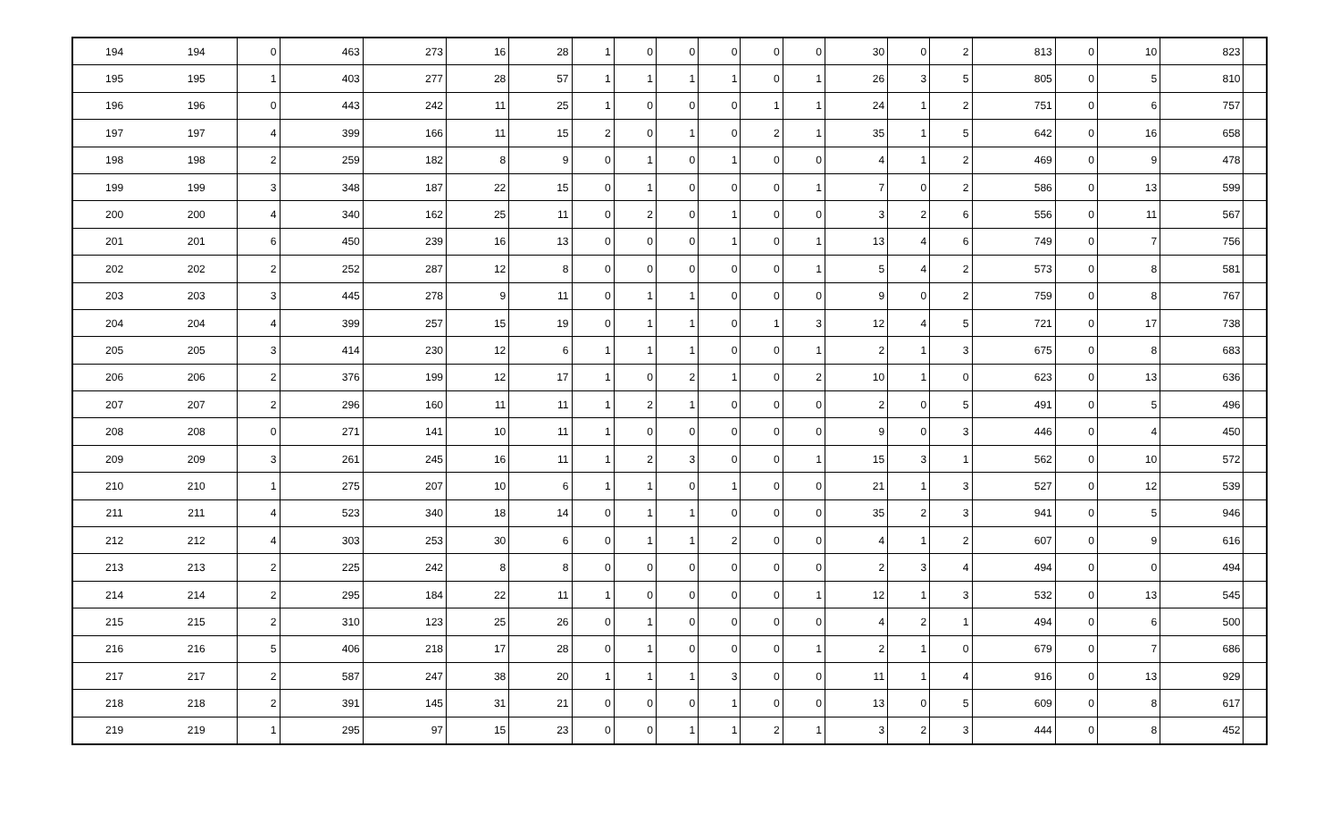| 194 | 194 | 0 | 463 | 273 | 16 | 28 | 1 | 0 | 0 | 0 | 0 | 0 | 30 | 0 | 2 | 813 | 0 | 10 | 823 | |
| 195 | 195 | 1 | 403 | 277 | 28 | 57 | 1 | 1 | 1 | 1 | 0 | 1 | 26 | 3 | 5 | 805 | 0 | 5 | 810 | |
| 196 | 196 | 0 | 443 | 242 | 11 | 25 | 1 | 0 | 0 | 0 | 1 | 1 | 24 | 1 | 2 | 751 | 0 | 6 | 757 | |
| 197 | 197 | 4 | 399 | 166 | 11 | 15 | 2 | 0 | 1 | 0 | 2 | 1 | 35 | 1 | 5 | 642 | 0 | 16 | 658 | |
| 198 | 198 | 2 | 259 | 182 | 8 | 9 | 0 | 1 | 0 | 1 | 0 | 0 | 4 | 1 | 2 | 469 | 0 | 9 | 478 | |
| 199 | 199 | 3 | 348 | 187 | 22 | 15 | 0 | 1 | 0 | 0 | 0 | 1 | 7 | 0 | 2 | 586 | 0 | 13 | 599 | |
| 200 | 200 | 4 | 340 | 162 | 25 | 11 | 0 | 2 | 0 | 1 | 0 | 0 | 3 | 2 | 6 | 556 | 0 | 11 | 567 | |
| 201 | 201 | 6 | 450 | 239 | 16 | 13 | 0 | 0 | 0 | 1 | 0 | 1 | 13 | 4 | 6 | 749 | 0 | 7 | 756 | |
| 202 | 202 | 2 | 252 | 287 | 12 | 8 | 0 | 0 | 0 | 0 | 0 | 1 | 5 | 4 | 2 | 573 | 0 | 8 | 581 | |
| 203 | 203 | 3 | 445 | 278 | 9 | 11 | 0 | 1 | 1 | 0 | 0 | 0 | 9 | 0 | 2 | 759 | 0 | 8 | 767 | |
| 204 | 204 | 4 | 399 | 257 | 15 | 19 | 0 | 1 | 1 | 0 | 1 | 3 | 12 | 4 | 5 | 721 | 0 | 17 | 738 | |
| 205 | 205 | 3 | 414 | 230 | 12 | 6 | 1 | 1 | 1 | 0 | 0 | 1 | 2 | 1 | 3 | 675 | 0 | 8 | 683 | |
| 206 | 206 | 2 | 376 | 199 | 12 | 17 | 1 | 0 | 2 | 1 | 0 | 2 | 10 | 1 | 0 | 623 | 0 | 13 | 636 | |
| 207 | 207 | 2 | 296 | 160 | 11 | 11 | 1 | 2 | 1 | 0 | 0 | 0 | 2 | 0 | 5 | 491 | 0 | 5 | 496 | |
| 208 | 208 | 0 | 271 | 141 | 10 | 11 | 1 | 0 | 0 | 0 | 0 | 0 | 9 | 0 | 3 | 446 | 0 | 4 | 450 | |
| 209 | 209 | 3 | 261 | 245 | 16 | 11 | 1 | 2 | 3 | 0 | 0 | 1 | 15 | 3 | 1 | 562 | 0 | 10 | 572 | |
| 210 | 210 | 1 | 275 | 207 | 10 | 6 | 1 | 1 | 0 | 1 | 0 | 0 | 21 | 1 | 3 | 527 | 0 | 12 | 539 | |
| 211 | 211 | 4 | 523 | 340 | 18 | 14 | 0 | 1 | 1 | 0 | 0 | 0 | 35 | 2 | 3 | 941 | 0 | 5 | 946 | |
| 212 | 212 | 4 | 303 | 253 | 30 | 6 | 0 | 1 | 1 | 2 | 0 | 0 | 4 | 1 | 2 | 607 | 0 | 9 | 616 | |
| 213 | 213 | 2 | 225 | 242 | 8 | 8 | 0 | 0 | 0 | 0 | 0 | 0 | 2 | 3 | 4 | 494 | 0 | 0 | 494 | |
| 214 | 214 | 2 | 295 | 184 | 22 | 11 | 1 | 0 | 0 | 0 | 0 | 1 | 12 | 1 | 3 | 532 | 0 | 13 | 545 | |
| 215 | 215 | 2 | 310 | 123 | 25 | 26 | 0 | 1 | 0 | 0 | 0 | 0 | 4 | 2 | 1 | 494 | 0 | 6 | 500 | |
| 216 | 216 | 5 | 406 | 218 | 17 | 28 | 0 | 1 | 0 | 0 | 0 | 1 | 2 | 1 | 0 | 679 | 0 | 7 | 686 | |
| 217 | 217 | 2 | 587 | 247 | 38 | 20 | 1 | 1 | 1 | 3 | 0 | 0 | 11 | 1 | 4 | 916 | 0 | 13 | 929 | |
| 218 | 218 | 2 | 391 | 145 | 31 | 21 | 0 | 0 | 0 | 1 | 0 | 0 | 13 | 0 | 5 | 609 | 0 | 8 | 617 | |
| 219 | 219 | 1 | 295 | 97 | 15 | 23 | 0 | 0 | 1 | 1 | 2 | 1 | 3 | 2 | 3 | 444 | 0 | 8 | 452 | |